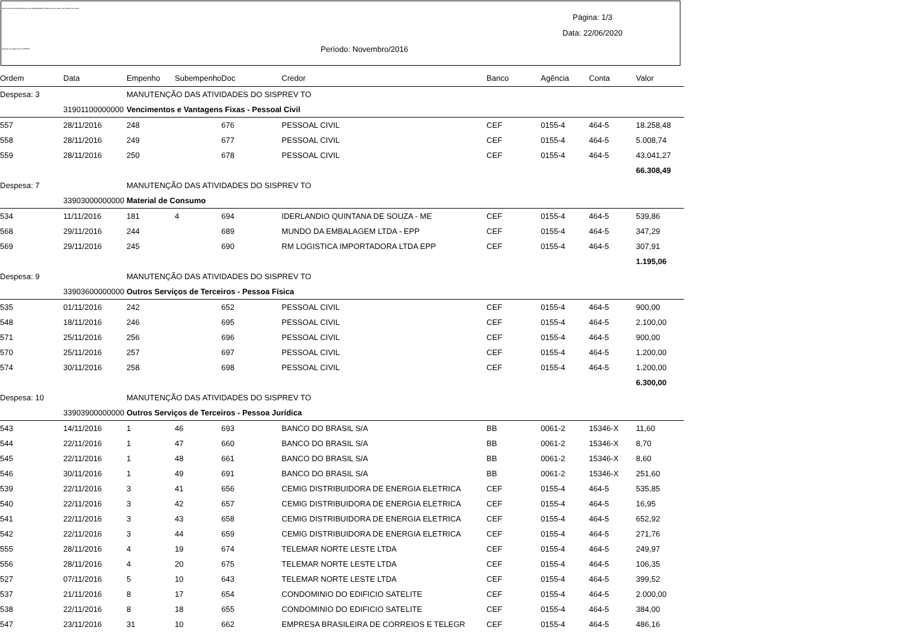INSTITUTO DE PREVIDENCIA DOS SERVIDORES PUBLICOS DO MUN. DE TEÓFILO OTONI
Relação de Pagamentos SISPREV
Página: 1/3
Data: 22/06/2020
Período: Novembro/2016
| Ordem | Data | Empenho | Subempenho | Doc | Credor | Banco | Agência | Conta | Valor |
| --- | --- | --- | --- | --- | --- | --- | --- | --- | --- |
| Despesa: 3 | | MANUTENÇÃO DAS ATIVIDADES DO SISPREV TO | | | | | | | |
| | 31901100000000 | Vencimentos e Vantagens Fixas - Pessoal Civil | | | | | | | |
| 557 | 28/11/2016 | 248 | | 676 | PESSOAL CIVIL | CEF | 0155-4 | 464-5 | 18.258,48 |
| 558 | 28/11/2016 | 249 | | 677 | PESSOAL CIVIL | CEF | 0155-4 | 464-5 | 5.008,74 |
| 559 | 28/11/2016 | 250 | | 678 | PESSOAL CIVIL | CEF | 0155-4 | 464-5 | 43.041,27 |
| | | | | | | | | | 66.308,49 |
| Despesa: 7 | | MANUTENÇÃO DAS ATIVIDADES DO SISPREV TO | | | | | | | |
| | 33903000000000 | Material de Consumo | | | | | | | |
| 534 | 11/11/2016 | 181 | 4 | 694 | IDERLANDIO QUINTANA DE SOUZA - ME | CEF | 0155-4 | 464-5 | 539,86 |
| 568 | 29/11/2016 | 244 | | 689 | MUNDO DA EMBALAGEM LTDA - EPP | CEF | 0155-4 | 464-5 | 347,29 |
| 569 | 29/11/2016 | 245 | | 690 | RM LOGISTICA IMPORTADORA LTDA EPP | CEF | 0155-4 | 464-5 | 307,91 |
| | | | | | | | | | 1.195,06 |
| Despesa: 9 | | MANUTENÇÃO DAS ATIVIDADES DO SISPREV TO | | | | | | | |
| | 33903600000000 | Outros Serviços de Terceiros - Pessoa Física | | | | | | | |
| 535 | 01/11/2016 | 242 | | 652 | PESSOAL CIVIL | CEF | 0155-4 | 464-5 | 900,00 |
| 548 | 18/11/2016 | 246 | | 695 | PESSOAL CIVIL | CEF | 0155-4 | 464-5 | 2.100,00 |
| 571 | 25/11/2016 | 256 | | 696 | PESSOAL CIVIL | CEF | 0155-4 | 464-5 | 900,00 |
| 570 | 25/11/2016 | 257 | | 697 | PESSOAL CIVIL | CEF | 0155-4 | 464-5 | 1.200,00 |
| 574 | 30/11/2016 | 258 | | 698 | PESSOAL CIVIL | CEF | 0155-4 | 464-5 | 1.200,00 |
| | | | | | | | | | 6.300,00 |
| Despesa: 10 | | MANUTENÇÃO DAS ATIVIDADES DO SISPREV TO | | | | | | | |
| | 33903900000000 | Outros Serviços de Terceiros - Pessoa Jurídica | | | | | | | |
| 543 | 14/11/2016 | 1 | 46 | 693 | BANCO DO BRASIL S/A | BB | 0061-2 | 15346-X | 11,60 |
| 544 | 22/11/2016 | 1 | 47 | 660 | BANCO DO BRASIL S/A | BB | 0061-2 | 15346-X | 8,70 |
| 545 | 22/11/2016 | 1 | 48 | 661 | BANCO DO BRASIL S/A | BB | 0061-2 | 15346-X | 8,60 |
| 546 | 30/11/2016 | 1 | 49 | 691 | BANCO DO BRASIL S/A | BB | 0061-2 | 15346-X | 251,60 |
| 539 | 22/11/2016 | 3 | 41 | 656 | CEMIG DISTRIBUIDORA DE ENERGIA ELETRICA | CEF | 0155-4 | 464-5 | 535,85 |
| 540 | 22/11/2016 | 3 | 42 | 657 | CEMIG DISTRIBUIDORA DE ENERGIA ELETRICA | CEF | 0155-4 | 464-5 | 16,95 |
| 541 | 22/11/2016 | 3 | 43 | 658 | CEMIG DISTRIBUIDORA DE ENERGIA ELETRICA | CEF | 0155-4 | 464-5 | 652,92 |
| 542 | 22/11/2016 | 3 | 44 | 659 | CEMIG DISTRIBUIDORA DE ENERGIA ELETRICA | CEF | 0155-4 | 464-5 | 271,76 |
| 555 | 28/11/2016 | 4 | 19 | 674 | TELEMAR NORTE LESTE LTDA | CEF | 0155-4 | 464-5 | 249,97 |
| 556 | 28/11/2016 | 4 | 20 | 675 | TELEMAR NORTE LESTE LTDA | CEF | 0155-4 | 464-5 | 106,35 |
| 527 | 07/11/2016 | 5 | 10 | 643 | TELEMAR NORTE LESTE LTDA | CEF | 0155-4 | 464-5 | 399,52 |
| 537 | 21/11/2016 | 8 | 17 | 654 | CONDOMINIO DO EDIFICIO SATELITE | CEF | 0155-4 | 464-5 | 2.000,00 |
| 538 | 22/11/2016 | 8 | 18 | 655 | CONDOMINIO DO EDIFICIO SATELITE | CEF | 0155-4 | 464-5 | 384,00 |
| 547 | 23/11/2016 | 31 | 10 | 662 | EMPRESA BRASILEIRA DE CORREIOS E TELEGR | CEF | 0155-4 | 464-5 | 486,16 |